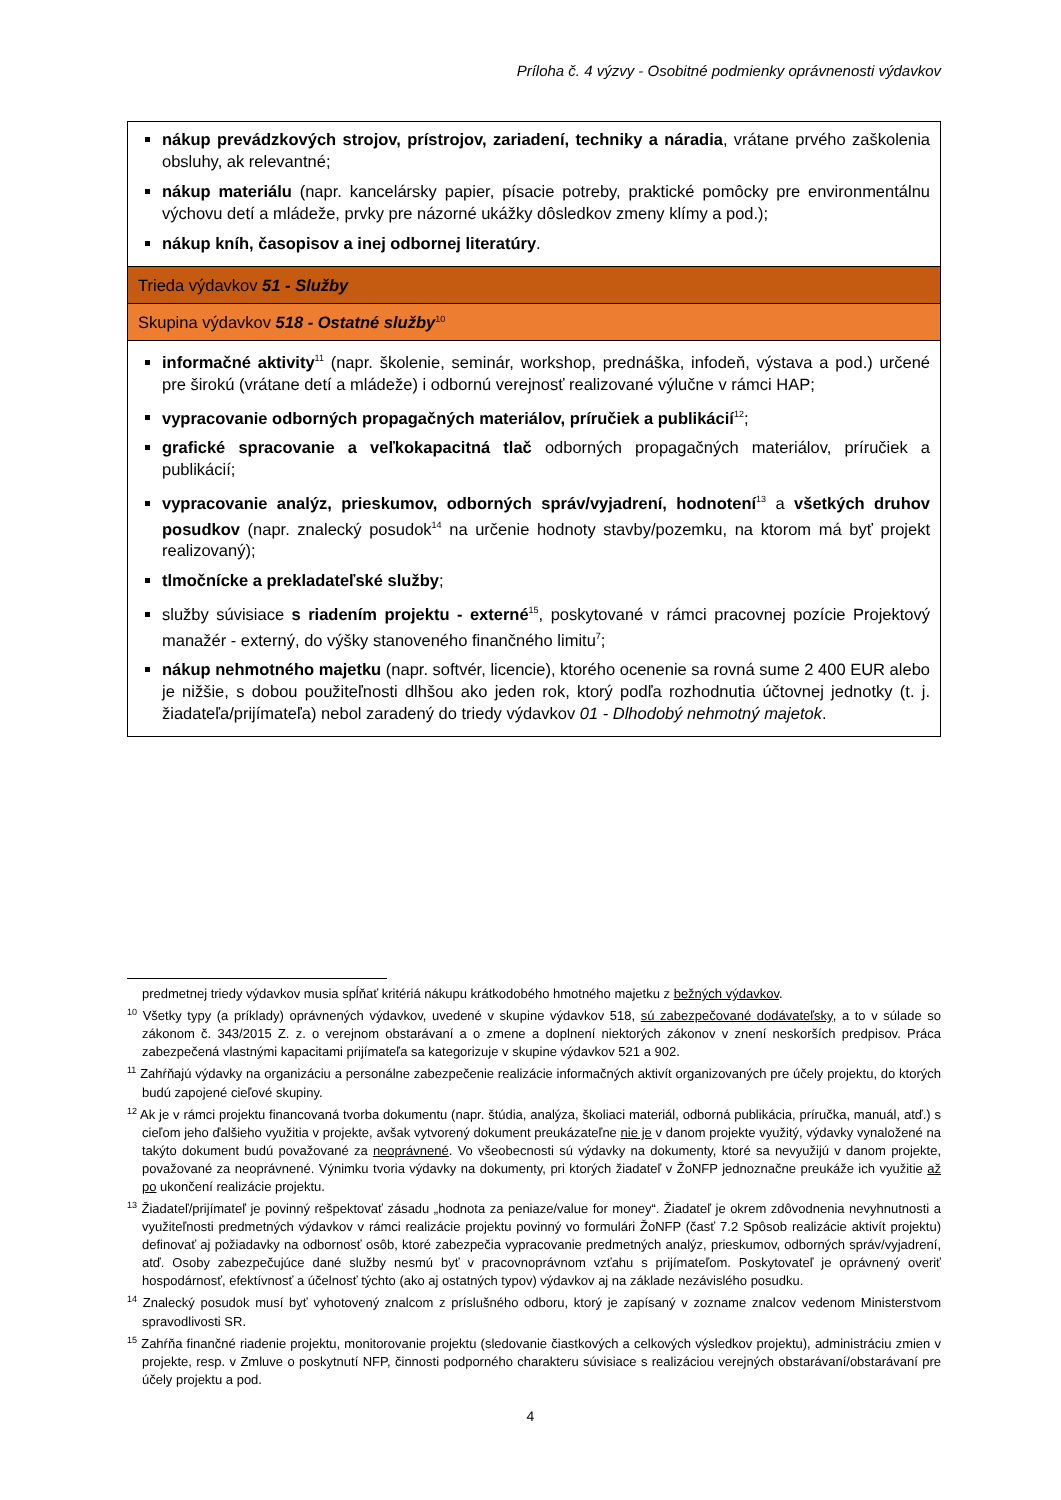Príloha č. 4 výzvy - Osobitné podmienky oprávnenosti výdavkov
| nákup prevádzkových strojov, prístrojov, zariadení, techniky a náradia , vrátane prvého zaškolenia obsluhy, ak relevantné; nákup materiálu (napr. kancelársky papier, písacie potreby, praktické pomôcky pre environmentálnu výchovu detí a mládeže, prvky pre názorné ukážky dôsledkov zmeny klímy a pod.); nákup kníh, časopisov a inej odbornej literatúry . |
| Trieda výdavkov 51 - Služby |
| Skupina výdavkov 518 - Ostatné služby<sup>10</sup> |
| informačné aktivity<sup>11</sup> (napr. školenie, seminár, workshop, prednáška, infodeň, výstava a pod.) určené pre širokú (vrátane detí a mládeže) i odbornú verejnosť realizované výlučne v rámci HAP; vypracovanie odborných propagačných materiálov, príručiek a publikácií<sup>12</sup>; grafické spracovanie a veľkokapacitná tlač odborných propagačných materiálov, príručiek a publikácií; vypracovanie analýz, prieskumov, odborných správ/vyjadrení, hodnotení<sup>13</sup> a všetkých druhov posudkov (napr. znalecký posudok<sup>14</sup> na určenie hodnoty stavby/pozemku, na ktorom má byť projekt realizovaný); tlmočnícke a prekladateľské služby ; služby súvisiace s riadením projektu - externé<sup>15</sup>, poskytované v rámci pracovnej pozície Projektový manažér - externý, do výšky stanoveného finančného limitu<sup>7</sup>; nákup nehmotného majetku (napr. softvér, licencie), ktorého ocenenie sa rovná sume 2 400 EUR alebo je nižšie, s dobou použiteľnosti dlhšou ako jeden rok, ktorý podľa rozhodnutia účtovnej jednotky (t. j. žiadateľa/prijímateľa) nebol zaradený do triedy výdavkov 01 - Dlhodobý nehmotný majetok . |
predmetnej triedy výdavkov musia spĺňať kritériá nákupu krátkodobého hmotného majetku z bežných výdavkov.
<sup>10</sup> Všetky typy (a príklady) oprávnených výdavkov, uvedené v skupine výdavkov 518, sú zabezpečované dodávateľsky, a to v súlade so zákonom č. 343/2015 Z. z. o verejnom obstarávaní a o zmene a doplnení niektorých zákonov v znení neskorších predpisov. Práca zabezpečená vlastnými kapacitami prijímateľa sa kategorizuje v skupine výdavkov 521 a 902.
<sup>11</sup> Zahŕňajú výdavky na organizáciu a personálne zabezpečenie realizácie informačných aktivít organizovaných pre účely projektu, do ktorých budú zapojené cieľové skupiny.
<sup>12</sup> Ak je v rámci projektu financovaná tvorba dokumentu (napr. štúdia, analýza, školiaci materiál, odborná publikácia, príručka, manuál, atď.) s cieľom jeho ďalšieho využitia v projekte, avšak vytvorený dokument preukázateľne nie je v danom projekte využitý, výdavky vynaložené na takýto dokument budú považované za neoprávnené. Vo všeobecnosti sú výdavky na dokumenty, ktoré sa nevyužijú v danom projekte, považované za neoprávnené. Výnimku tvoria výdavky na dokumenty, pri ktorých žiadateľ v ŽoNFP jednoznačne preukáže ich využitie až po ukončení realizácie projektu.
<sup>13</sup> Žiadateľ/prijímateľ je povinný rešpektovať zásadu „hodnota za peniaze/value for money“. Žiadateľ je okrem zdôvodnenia nevyhnutnosti a využiteľnosti predmetných výdavkov v rámci realizácie projektu povinný vo formulári ŽoNFP (časť 7.2 Spôsob realizácie aktivít projektu) definovať aj požiadavky na odbornosť osôb, ktoré zabezpečia vypracovanie predmetných analýz, prieskumov, odborných správ/vyjadrení, atď. Osoby zabezpečujúce dané služby nesmú byť v pracovnoprávnom vzťahu s prijímateľom. Poskytovateľ je oprávnený overiť hospodárnosť, efektívnosť a účelnosť týchto (ako aj ostatných typov) výdavkov aj na základe nezávislého posudku.
<sup>14</sup> Znalecký posudok musí byť vyhotovený znalcom z príslušného odboru, ktorý je zapísaný v zozname znalcov vedenom Ministerstvom spravodlivosti SR.
<sup>15</sup> Zahŕňa finančné riadenie projektu, monitorovanie projektu (sledovanie čiastkových a celkových výsledkov projektu), administráciu zmien v projekte, resp. v Zmluve o poskytnutí NFP, činnosti podporného charakteru súvisiace s realizáciou verejných obstarávaní/obstarávaní pre účely projektu a pod.
4